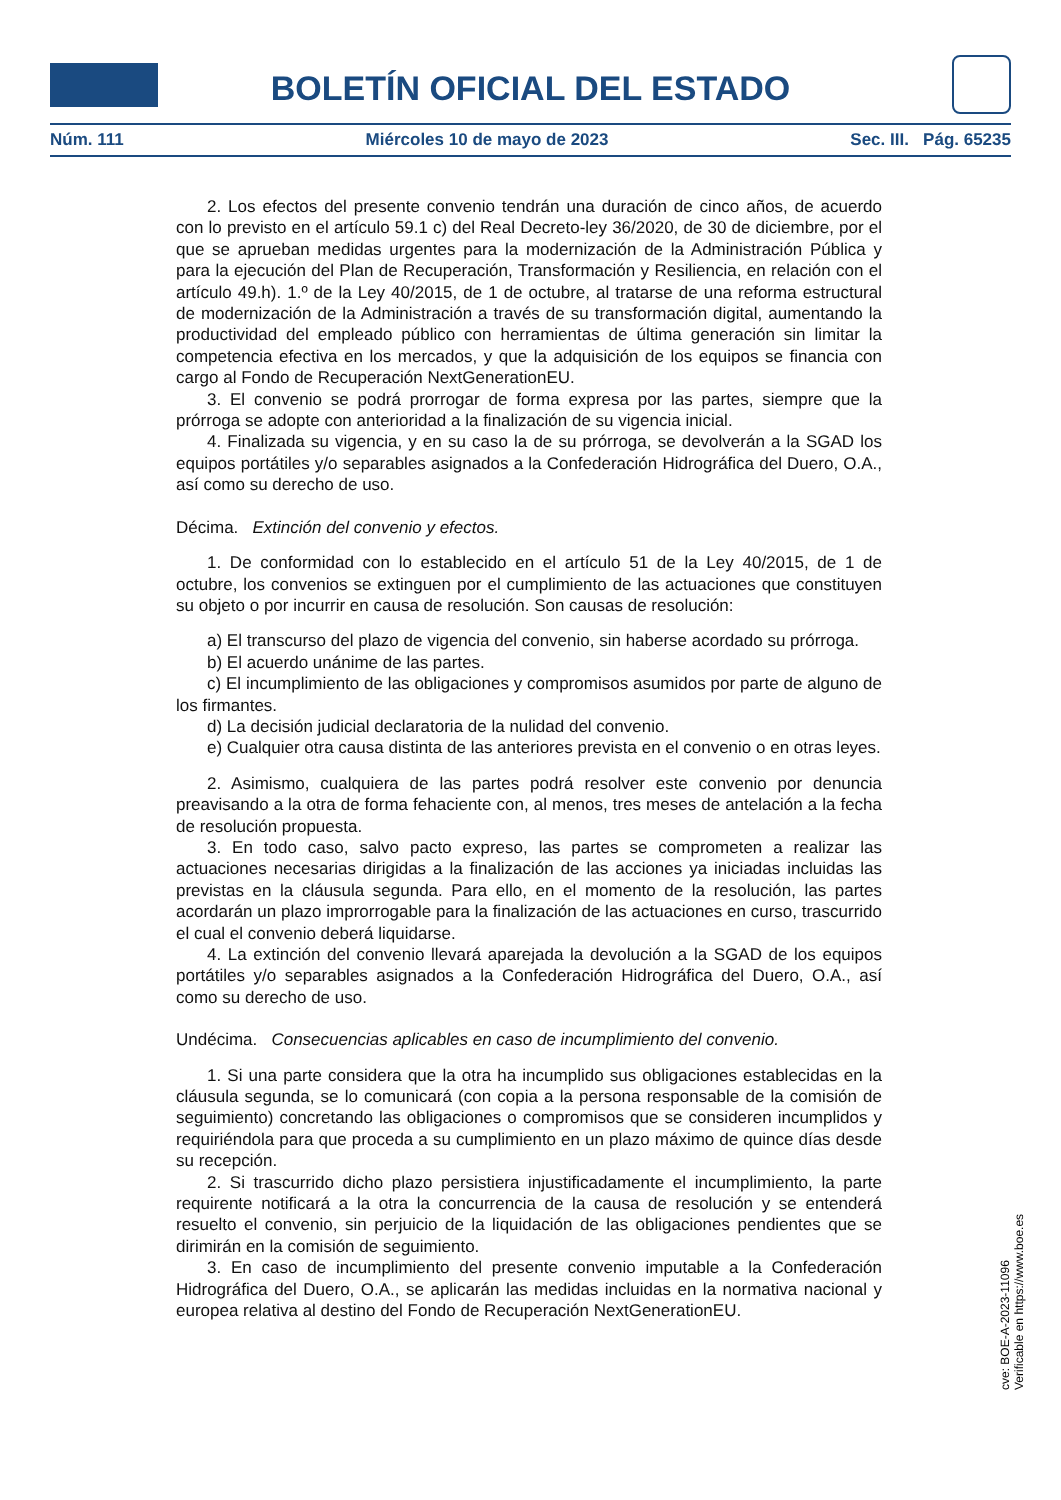BOLETÍN OFICIAL DEL ESTADO
Núm. 111 Miércoles 10 de mayo de 2023 Sec. III. Pág. 65235
2. Los efectos del presente convenio tendrán una duración de cinco años, de acuerdo con lo previsto en el artículo 59.1 c) del Real Decreto-ley 36/2020, de 30 de diciembre, por el que se aprueban medidas urgentes para la modernización de la Administración Pública y para la ejecución del Plan de Recuperación, Transformación y Resiliencia, en relación con el artículo 49.h). 1.º de la Ley 40/2015, de 1 de octubre, al tratarse de una reforma estructural de modernización de la Administración a través de su transformación digital, aumentando la productividad del empleado público con herramientas de última generación sin limitar la competencia efectiva en los mercados, y que la adquisición de los equipos se financia con cargo al Fondo de Recuperación NextGenerationEU.
3. El convenio se podrá prorrogar de forma expresa por las partes, siempre que la prórroga se adopte con anterioridad a la finalización de su vigencia inicial.
4. Finalizada su vigencia, y en su caso la de su prórroga, se devolverán a la SGAD los equipos portátiles y/o separables asignados a la Confederación Hidrográfica del Duero, O.A., así como su derecho de uso.
Décima. Extinción del convenio y efectos.
1. De conformidad con lo establecido en el artículo 51 de la Ley 40/2015, de 1 de octubre, los convenios se extinguen por el cumplimiento de las actuaciones que constituyen su objeto o por incurrir en causa de resolución. Son causas de resolución:
a) El transcurso del plazo de vigencia del convenio, sin haberse acordado su prórroga.
b) El acuerdo unánime de las partes.
c) El incumplimiento de las obligaciones y compromisos asumidos por parte de alguno de los firmantes.
d) La decisión judicial declaratoria de la nulidad del convenio.
e) Cualquier otra causa distinta de las anteriores prevista en el convenio o en otras leyes.
2. Asimismo, cualquiera de las partes podrá resolver este convenio por denuncia preavisando a la otra de forma fehaciente con, al menos, tres meses de antelación a la fecha de resolución propuesta.
3. En todo caso, salvo pacto expreso, las partes se comprometen a realizar las actuaciones necesarias dirigidas a la finalización de las acciones ya iniciadas incluidas las previstas en la cláusula segunda. Para ello, en el momento de la resolución, las partes acordarán un plazo improrrogable para la finalización de las actuaciones en curso, trascurrido el cual el convenio deberá liquidarse.
4. La extinción del convenio llevará aparejada la devolución a la SGAD de los equipos portátiles y/o separables asignados a la Confederación Hidrográfica del Duero, O.A., así como su derecho de uso.
Undécima. Consecuencias aplicables en caso de incumplimiento del convenio.
1. Si una parte considera que la otra ha incumplido sus obligaciones establecidas en la cláusula segunda, se lo comunicará (con copia a la persona responsable de la comisión de seguimiento) concretando las obligaciones o compromisos que se consideren incumplidos y requiriéndola para que proceda a su cumplimiento en un plazo máximo de quince días desde su recepción.
2. Si trascurrido dicho plazo persistiera injustificadamente el incumplimiento, la parte requirente notificará a la otra la concurrencia de la causa de resolución y se entenderá resuelto el convenio, sin perjuicio de la liquidación de las obligaciones pendientes que se dirimirán en la comisión de seguimiento.
3. En caso de incumplimiento del presente convenio imputable a la Confederación Hidrográfica del Duero, O.A., se aplicarán las medidas incluidas en la normativa nacional y europea relativa al destino del Fondo de Recuperación NextGenerationEU.
cve: BOE-A-2023-11096
Verificable en https://www.boe.es